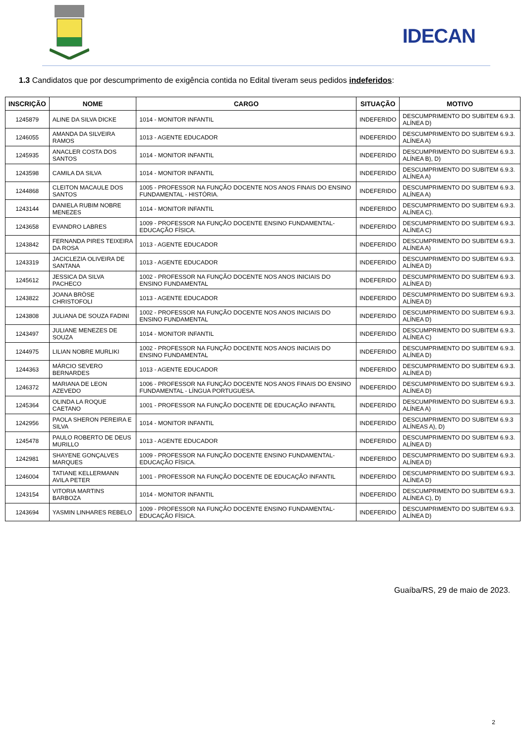IDECAN
1.3 Candidatos que por descumprimento de exigência contida no Edital tiveram seus pedidos indeferidos:
| INSCRIÇÃO | NOME | CARGO | SITUAÇÃO | MOTIVO |
| --- | --- | --- | --- | --- |
| 1245879 | ALINE DA SILVA DICKE | 1014 - MONITOR INFANTIL | INDEFERIDO | DESCUMPRIMENTO DO SUBITEM 6.9.3. ALÍNEA D) |
| 1246055 | AMANDA DA SILVEIRA RAMOS | 1013 - AGENTE EDUCADOR | INDEFERIDO | DESCUMPRIMENTO DO SUBITEM 6.9.3. ALÍNEA A) |
| 1245935 | ANACLER COSTA DOS SANTOS | 1014 - MONITOR INFANTIL | INDEFERIDO | DESCUMPRIMENTO DO SUBITEM 6.9.3. ALÍNEA B), D) |
| 1243598 | CAMILA DA SILVA | 1014 - MONITOR INFANTIL | INDEFERIDO | DESCUMPRIMENTO DO SUBITEM 6.9.3. ALÍNEA A) |
| 1244868 | CLEITON MACAULE DOS SANTOS | 1005 - PROFESSOR NA FUNÇÃO DOCENTE NOS ANOS FINAIS DO ENSINO FUNDAMENTAL - HISTÓRIA. | INDEFERIDO | DESCUMPRIMENTO DO SUBITEM 6.9.3. ALÍNEA A) |
| 1243144 | DANIELA RUBIM NOBRE MENEZES | 1014 - MONITOR INFANTIL | INDEFERIDO | DESCUMPRIMENTO DO SUBITEM 6.9.3. ALÍNEA C). |
| 1243658 | EVANDRO LABRES | 1009 - PROFESSOR NA FUNÇÃO DOCENTE ENSINO FUNDAMENTAL- EDUCAÇÃO FÍSICA. | INDEFERIDO | DESCUMPRIMENTO DO SUBITEM 6.9.3. ALÍNEA C) |
| 1243842 | FERNANDA PIRES TEIXEIRA DA ROSA | 1013 - AGENTE EDUCADOR | INDEFERIDO | DESCUMPRIMENTO DO SUBITEM 6.9.3. ALÍNEA A) |
| 1243319 | JACICLEZIA OLIVEIRA DE SANTANA | 1013 - AGENTE EDUCADOR | INDEFERIDO | DESCUMPRIMENTO DO SUBITEM 6.9.3. ALÍNEA D) |
| 1245612 | JESSICA DA SILVA PACHECO | 1002 - PROFESSOR NA FUNÇÃO DOCENTE NOS ANOS INICIAIS DO ENSINO FUNDAMENTAL | INDEFERIDO | DESCUMPRIMENTO DO SUBITEM 6.9.3. ALÍNEA D) |
| 1243822 | JOANA BRÖSE CHRISTOFOLI | 1013 - AGENTE EDUCADOR | INDEFERIDO | DESCUMPRIMENTO DO SUBITEM 6.9.3. ALÍNEA D) |
| 1243808 | JULIANA DE SOUZA FADINI | 1002 - PROFESSOR NA FUNÇÃO DOCENTE NOS ANOS INICIAIS DO ENSINO FUNDAMENTAL | INDEFERIDO | DESCUMPRIMENTO DO SUBITEM 6.9.3. ALÍNEA D) |
| 1243497 | JULIANE MENEZES DE SOUZA | 1014 - MONITOR INFANTIL | INDEFERIDO | DESCUMPRIMENTO DO SUBITEM 6.9.3. ALÍNEA C) |
| 1244975 | LILIAN NOBRE MURLIKI | 1002 - PROFESSOR NA FUNÇÃO DOCENTE NOS ANOS INICIAIS DO ENSINO FUNDAMENTAL | INDEFERIDO | DESCUMPRIMENTO DO SUBITEM 6.9.3. ALÍNEA D) |
| 1244363 | MÁRCIO SEVERO BERNARDES | 1013 - AGENTE EDUCADOR | INDEFERIDO | DESCUMPRIMENTO DO SUBITEM 6.9.3. ALÍNEA D) |
| 1246372 | MARIANA DE LEON AZEVEDO | 1006 - PROFESSOR NA FUNÇÃO DOCENTE NOS ANOS FINAIS DO ENSINO FUNDAMENTAL - LÍNGUA PORTUGUESA. | INDEFERIDO | DESCUMPRIMENTO DO SUBITEM 6.9.3. ALÍNEA D) |
| 1245364 | OLINDA LA ROQUE CAETANO | 1001 - PROFESSOR NA FUNÇÃO DOCENTE DE EDUCAÇÃO INFANTIL | INDEFERIDO | DESCUMPRIMENTO DO SUBITEM 6.9.3. ALÍNEA A) |
| 1242956 | PAOLA SHERON PEREIRA E SILVA | 1014 - MONITOR INFANTIL | INDEFERIDO | DESCUMPRIMENTO DO SUBITEM 6.9.3 ALÍNEAS A), D) |
| 1245478 | PAULO ROBERTO DE DEUS MURILLO | 1013 - AGENTE EDUCADOR | INDEFERIDO | DESCUMPRIMENTO DO SUBITEM 6.9.3. ALÍNEA D) |
| 1242981 | SHAYENE GONÇALVES MARQUES | 1009 - PROFESSOR NA FUNÇÃO DOCENTE ENSINO FUNDAMENTAL- EDUCAÇÃO FÍSICA. | INDEFERIDO | DESCUMPRIMENTO DO SUBITEM 6.9.3. ALÍNEA D) |
| 1246004 | TATIANE KELLERMANN AVILA PETER | 1001 - PROFESSOR NA FUNÇÃO DOCENTE DE EDUCAÇÃO INFANTIL | INDEFERIDO | DESCUMPRIMENTO DO SUBITEM 6.9.3. ALÍNEA D) |
| 1243154 | VITORIA MARTINS BARBOZA | 1014 - MONITOR INFANTIL | INDEFERIDO | DESCUMPRIMENTO DO SUBITEM 6.9.3. ALÍNEA C), D) |
| 1243694 | YASMIN LINHARES REBELO | 1009 - PROFESSOR NA FUNÇÃO DOCENTE ENSINO FUNDAMENTAL- EDUCAÇÃO FÍSICA. | INDEFERIDO | DESCUMPRIMENTO DO SUBITEM 6.9.3. ALÍNEA D) |
Guaíba/RS, 29 de maio de 2023.
2